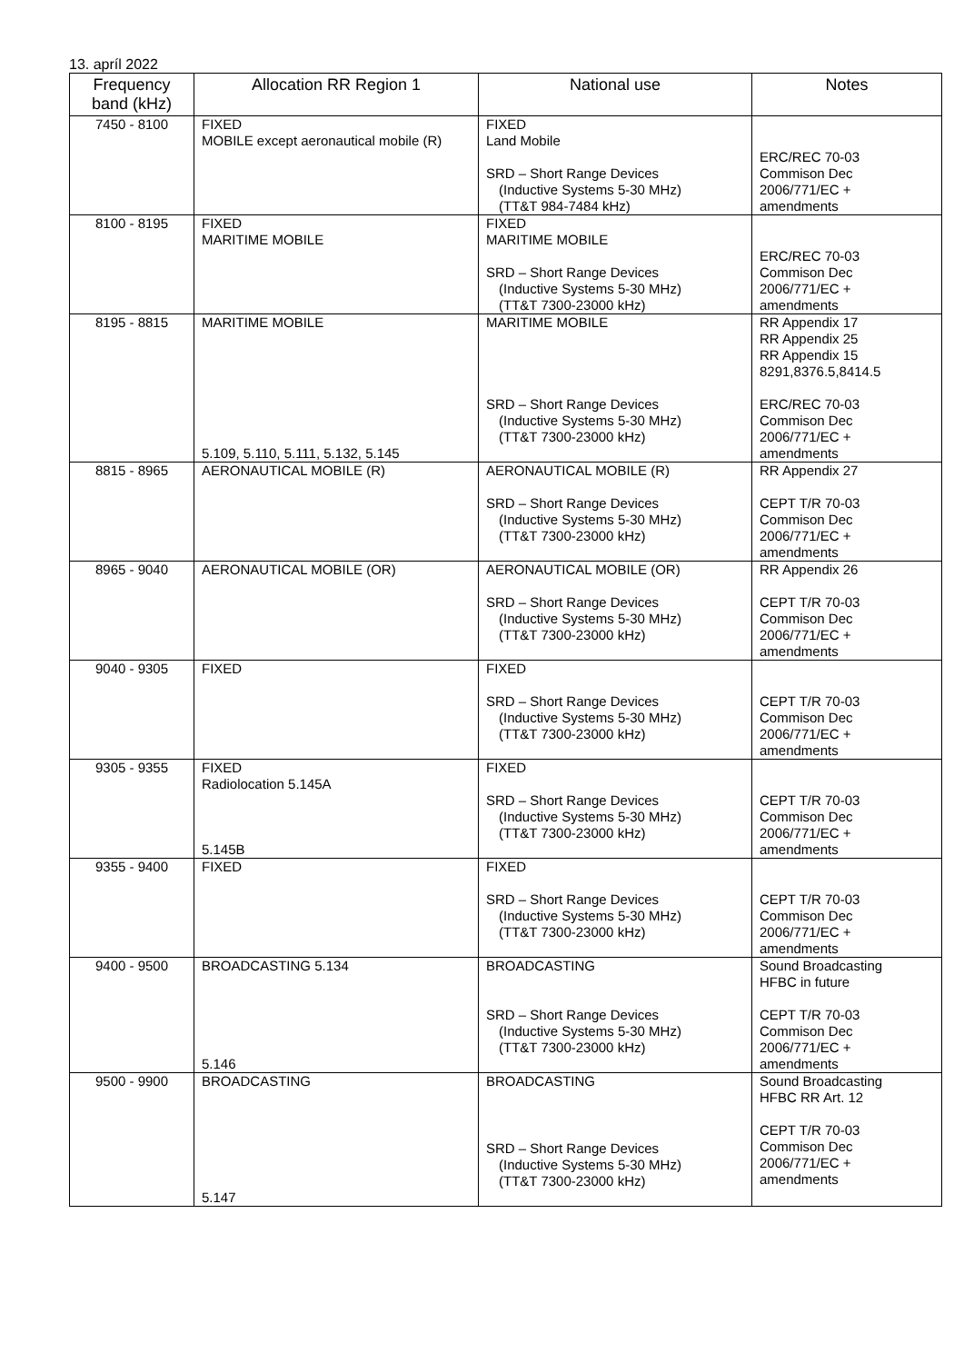13. apríl 2022
| Frequency band (kHz) | Allocation RR Region 1 | National use | Notes |
| --- | --- | --- | --- |
| 7450 - 8100 | FIXED MOBILE except aeronautical mobile (R) | FIXED Land Mobile SRD – Short Range Devices (Inductive Systems 5-30 MHz) (TT&T 984-7484 kHz) | ERC/REC 70-03 Commison Dec 2006/771/EC + amendments |
| 8100 - 8195 | FIXED MARITIME MOBILE | FIXED MARITIME MOBILE SRD – Short Range Devices (Inductive Systems 5-30 MHz) (TT&T 7300-23000 kHz) | ERC/REC 70-03 Commison Dec 2006/771/EC + amendments |
| 8195 - 8815 | MARITIME MOBILE 5.109, 5.110, 5.111, 5.132, 5.145 | MARITIME MOBILE SRD – Short Range Devices (Inductive Systems 5-30 MHz) (TT&T 7300-23000 kHz) | RR Appendix 17 RR Appendix 25 RR Appendix 15 8291,8376.5,8414.5 ERC/REC 70-03 Commison Dec 2006/771/EC + amendments |
| 8815 - 8965 | AERONAUTICAL MOBILE (R) | AERONAUTICAL MOBILE (R) SRD – Short Range Devices (Inductive Systems 5-30 MHz) (TT&T 7300-23000 kHz) | RR Appendix 27 CEPT T/R 70-03 Commison Dec 2006/771/EC + amendments |
| 8965 - 9040 | AERONAUTICAL MOBILE (OR) | AERONAUTICAL MOBILE (OR) SRD – Short Range Devices (Inductive Systems 5-30 MHz) (TT&T 7300-23000 kHz) | RR Appendix 26 CEPT T/R 70-03 Commison Dec 2006/771/EC + amendments |
| 9040 - 9305 | FIXED | FIXED SRD – Short Range Devices (Inductive Systems 5-30 MHz) (TT&T 7300-23000 kHz) | CEPT T/R 70-03 Commison Dec 2006/771/EC + amendments |
| 9305 - 9355 | FIXED Radiolocation 5.145A 5.145B | FIXED SRD – Short Range Devices (Inductive Systems 5-30 MHz) (TT&T 7300-23000 kHz) | CEPT T/R 70-03 Commison Dec 2006/771/EC + amendments |
| 9355 - 9400 | FIXED | FIXED SRD – Short Range Devices (Inductive Systems 5-30 MHz) (TT&T 7300-23000 kHz) | CEPT T/R 70-03 Commison Dec 2006/771/EC + amendments |
| 9400 - 9500 | BROADCASTING 5.134 5.146 | BROADCASTING SRD – Short Range Devices (Inductive Systems 5-30 MHz) (TT&T 7300-23000 kHz) | Sound Broadcasting HFBC in future CEPT T/R 70-03 Commison Dec 2006/771/EC + amendments |
| 9500 - 9900 | BROADCASTING 5.147 | BROADCASTING SRD – Short Range Devices (Inductive Systems 5-30 MHz) (TT&T 7300-23000 kHz) | Sound Broadcasting HFBC RR Art. 12 CEPT T/R 70-03 Commison Dec 2006/771/EC + amendments |